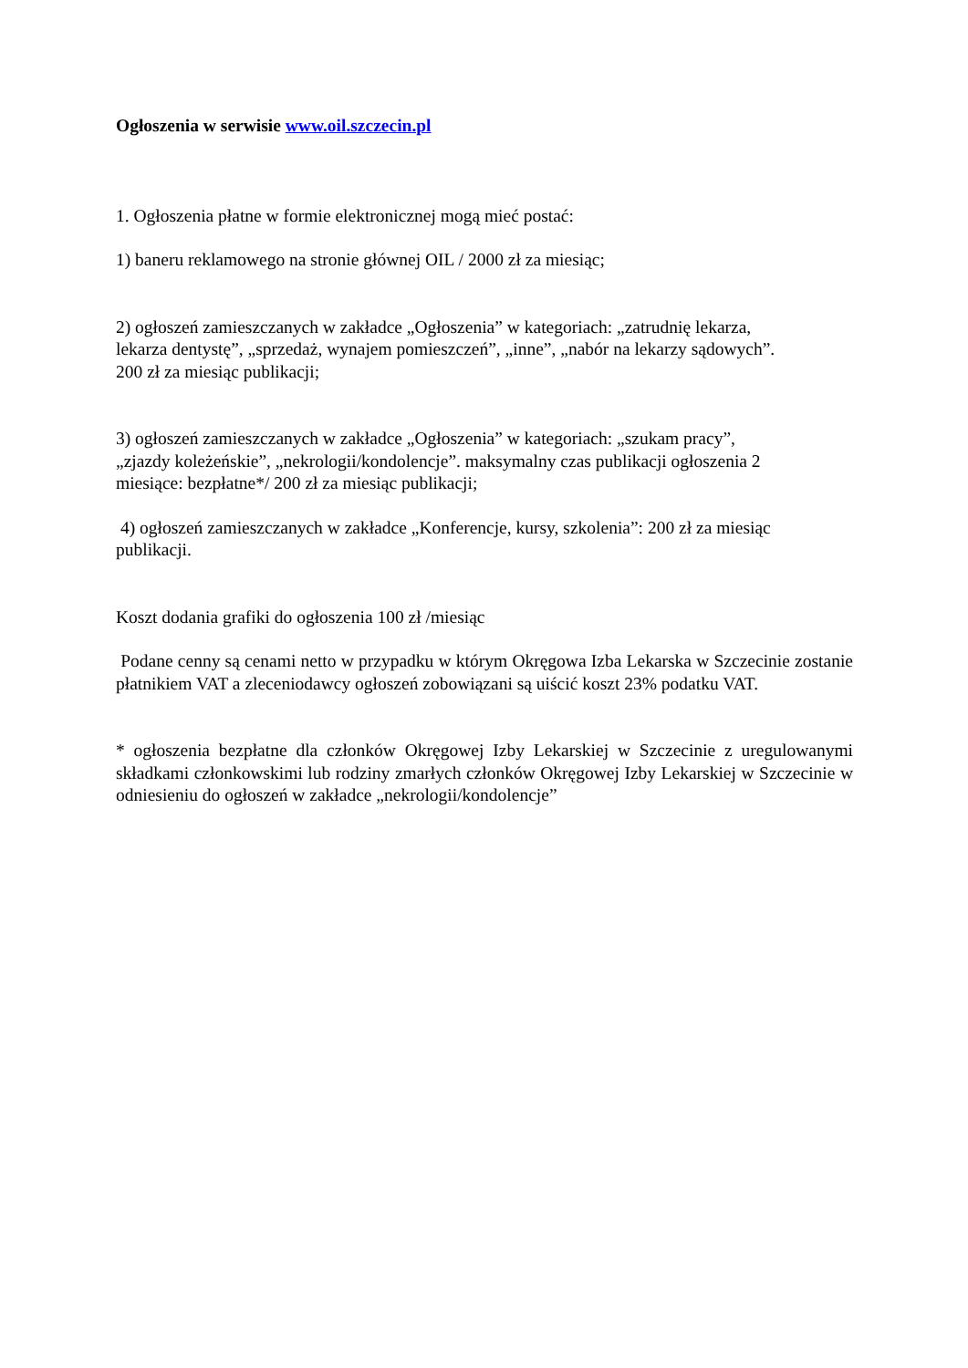Ogłoszenia w serwisie www.oil.szczecin.pl
1. Ogłoszenia płatne w formie elektronicznej mogą mieć postać:
1) baneru reklamowego na stronie głównej OIL / 2000 zł za miesiąc;
2) ogłoszeń zamieszczanych w zakładce „Ogłoszenia” w kategoriach: „zatrudnię lekarza,
lekarza dentystę”, „sprzedaż, wynajem pomieszczeń”, „inne”, „nabór na lekarzy sądowych”.
200 zł za miesiąc publikacji;
3) ogłoszeń zamieszczanych w zakładce „Ogłoszenia” w kategoriach: „szukam pracy”,
„zjazdy koleżeńskie”, „nekrologii/kondolencje”. maksymalny czas publikacji ogłoszenia 2
miesiące: bezpłatne*/ 200 zł za miesiąc publikacji;
4) ogłoszeń zamieszczanych w zakładce „Konferencje, kursy, szkolenia”: 200 zł za miesiąc
publikacji.
Koszt dodania grafiki do ogłoszenia 100 zł /miesiąc
Podane cenny są cenami netto w przypadku w którym Okręgowa Izba Lekarska w Szczecinie zostanie płatnikiem VAT a zleceniodawcy ogłoszeń zobowiązani są uiścić koszt 23% podatku VAT.
* ogłoszenia bezpłatne dla członków Okręgowej Izby Lekarskiej w Szczecinie z uregulowanymi składkami członkowskimi lub rodziny zmarłych członków Okręgowej Izby Lekarskiej w Szczecinie w odniesieniu do ogłoszeń w zakładce „nekrologii/kondolencje”